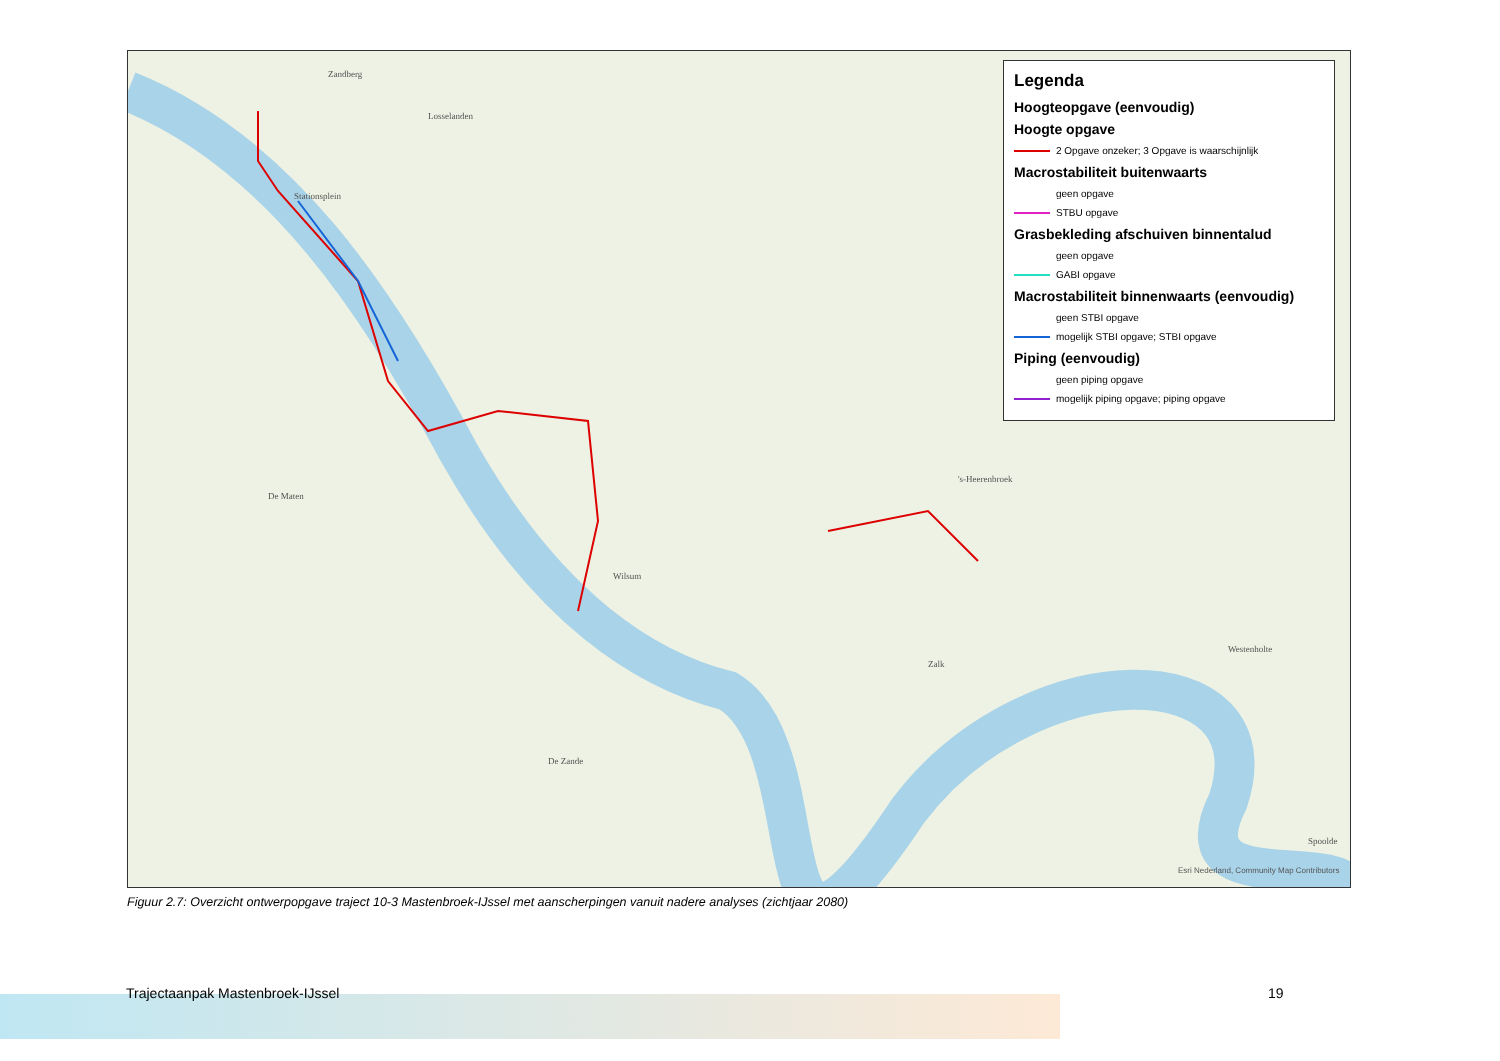Zandberg
Losselanden
Stationsplein
De Maten
Wilsum
De Zande
Zalk
's-Heerenbroek
Westenholte
Spoolde
Esri Nederland, Community Map Contributors
Legenda
Hoogteopgave (eenvoudig)
Hoogte opgave
2 Opgave onzeker; 3 Opgave is waarschijnlijk
Macrostabiliteit buitenwaarts
geen opgave
STBU opgave
Grasbekleding afschuiven binnentalud
geen opgave
GABI opgave
Macrostabiliteit binnenwaarts (eenvoudig)
geen STBI opgave
mogelijk STBI opgave; STBI opgave
Piping (eenvoudig)
geen piping opgave
mogelijk piping opgave; piping opgave
Figuur 2.7: Overzicht ontwerpopgave traject 10-3 Mastenbroek-IJssel met aanscherpingen vanuit nadere analyses (zichtjaar 2080)
Trajectaanpak Mastenbroek-IJssel
19